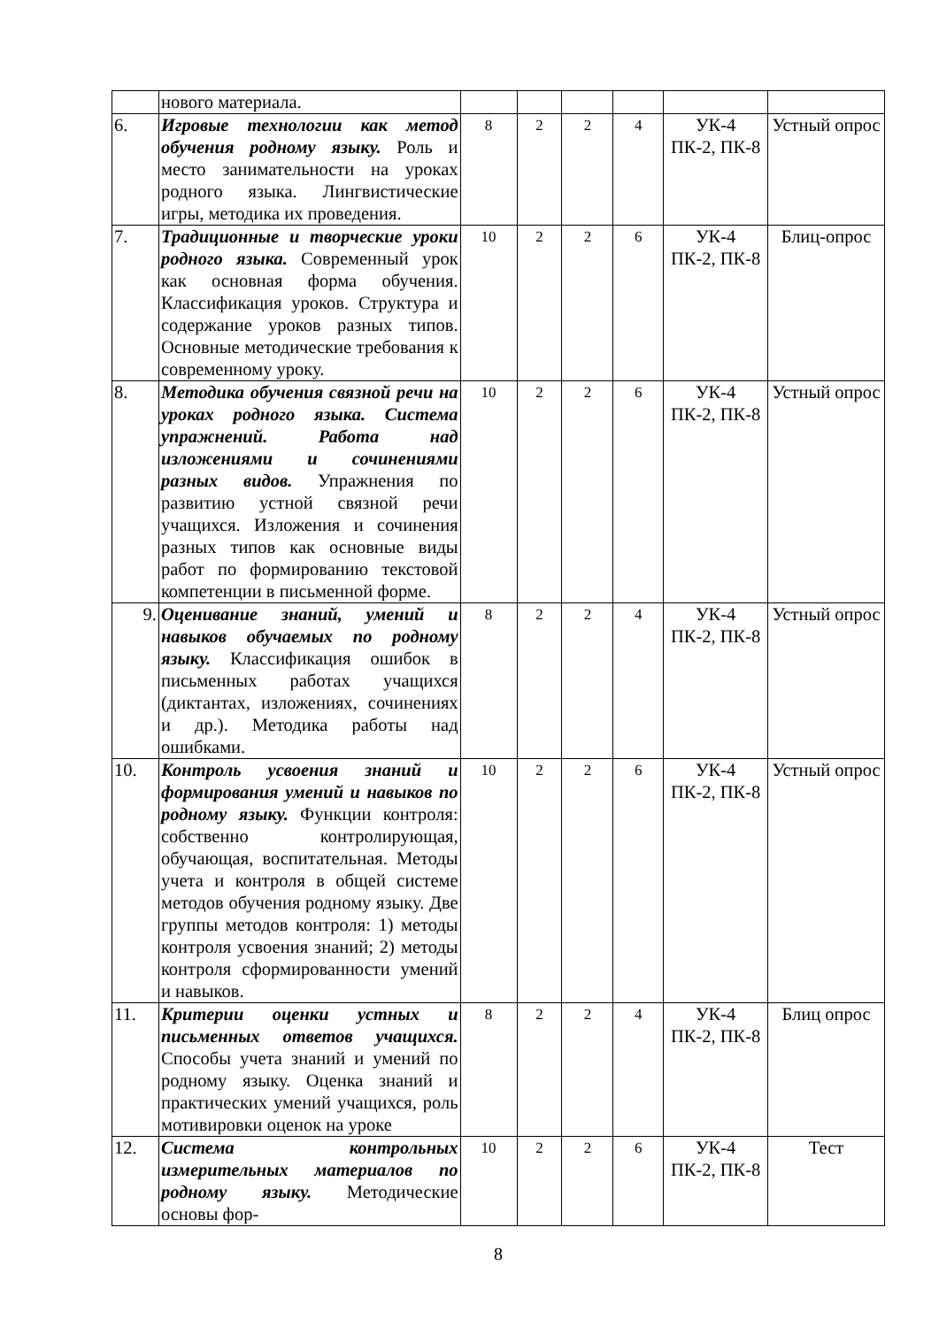| | нового материала. | | | | | | |
| 6. | Игровые технологии как метод обучения родному языку. Роль и место занимательности на уроках родного языка. Лингвистические игры, методика их проведения. | 8 | 2 | 2 | 4 | УК-4 ПК-2, ПК-8 | Устный опрос |
| 7. | Традиционные и творческие уроки родного языка. Современный урок как основная форма обучения. Классификация уроков. Структура и содержание уроков разных типов. Основные методические требования к современному уроку. | 10 | 2 | 2 | 6 | УК-4 ПК-2, ПК-8 | Блиц-опрос |
| 8. | Методика обучения связной речи на уроках родного языка. Система упражнений. Работа над изложениями и сочинениями разных видов. Упражнения по развитию устной связной речи учащихся. Изложения и сочинения разных типов как основные виды работ по формированию текстовой компетенции в письменной форме. | 10 | 2 | 2 | 6 | УК-4 ПК-2, ПК-8 | Устный опрос |
| 9. | Оценивание знаний, умений и навыков обучаемых по родному языку. Классификация ошибок в письменных работах учащихся (диктантах, изложениях, сочинениях и др.). Методика работы над ошибками. | 8 | 2 | 2 | 4 | УК-4 ПК-2, ПК-8 | Устный опрос |
| 10. | Контроль усвоения знаний и формирования умений и навыков по родному языку. Функции контроля: собственно контролирующая, обучающая, воспитательная. Методы учета и контроля в общей системе методов обучения родному языку. Две группы методов контроля: 1) методы контроля усвоения знаний; 2) методы контроля сформированности умений и навыков. | 10 | 2 | 2 | 6 | УК-4 ПК-2, ПК-8 | Устный опрос |
| 11. | Критерии оценки устных и письменных ответов учащихся. Способы учета знаний и умений по родному языку. Оценка знаний и практических умений учащихся, роль мотивировки оценок на уроке | 8 | 2 | 2 | 4 | УК-4 ПК-2, ПК-8 | Блиц опрос |
| 12. | Система контрольных измерительных материалов по родному языку. Методические основы фор- | 10 | 2 | 2 | 6 | УК-4 ПК-2, ПК-8 | Тест |
8